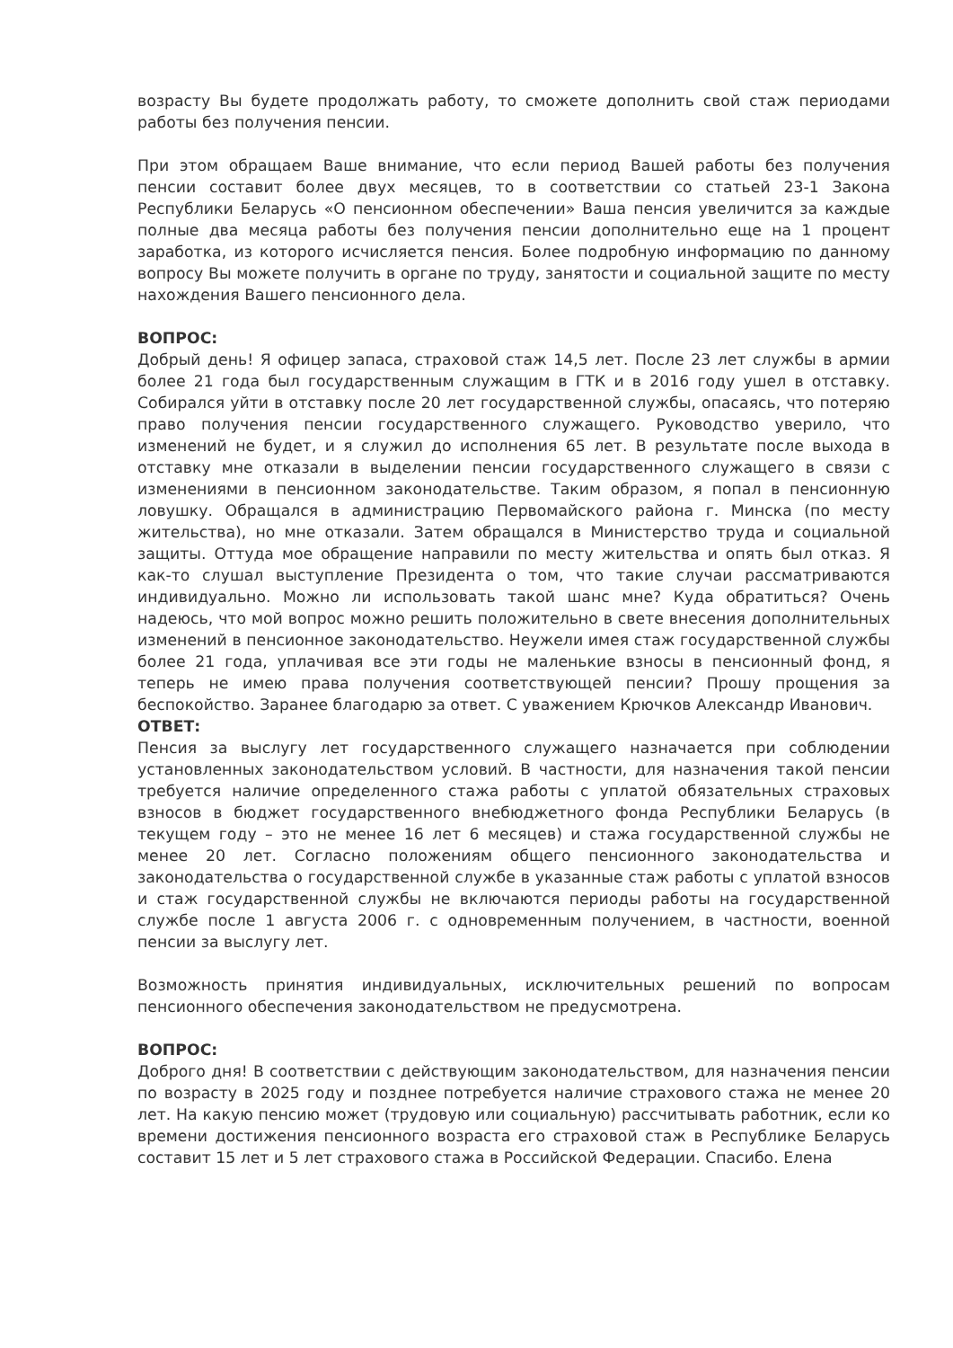возрасту Вы будете продолжать работу, то сможете дополнить свой стаж периодами работы без получения пенсии.
При этом обращаем Ваше внимание, что если период Вашей работы без получения пенсии составит более двух месяцев, то в соответствии со статьей 23-1 Закона Республики Беларусь «О пенсионном обеспечении» Ваша пенсия увеличится за каждые полные два месяца работы без получения пенсии дополнительно еще на 1 процент заработка, из которого исчисляется пенсия. Более подробную информацию по данному вопросу Вы можете получить в органе по труду, занятости и социальной защите по месту нахождения Вашего пенсионного дела.
ВОПРОС:
Добрый день! Я офицер запаса, страховой стаж 14,5 лет. После 23 лет службы в армии более 21 года был государственным служащим в ГТК и в 2016 году ушел в отставку. Собирался уйти в отставку после 20 лет государственной службы, опасаясь, что потеряю право получения пенсии государственного служащего. Руководство уверило, что изменений не будет, и я служил до исполнения 65 лет. В результате после выхода в отставку мне отказали в выделении пенсии государственного служащего в связи с изменениями в пенсионном законодательстве. Таким образом, я попал в пенсионную ловушку. Обращался в администрацию Первомайского района г. Минска (по месту жительства), но мне отказали. Затем обращался в Министерство труда и социальной защиты. Оттуда мое обращение направили по месту жительства и опять был отказ. Я как-то слушал выступление Президента о том, что такие случаи рассматриваются индивидуально. Можно ли использовать такой шанс мне? Куда обратиться? Очень надеюсь, что мой вопрос можно решить положительно в свете внесения дополнительных изменений в пенсионное законодательство. Неужели имея стаж государственной службы более 21 года, уплачивая все эти годы не маленькие взносы в пенсионный фонд, я теперь не имею права получения соответствующей пенсии? Прошу прощения за беспокойство. Заранее благодарю за ответ. С уважением Крючков Александр Иванович.
ОТВЕТ:
Пенсия за выслугу лет государственного служащего назначается при соблюдении установленных законодательством условий. В частности, для назначения такой пенсии требуется наличие определенного стажа работы с уплатой обязательных страховых взносов в бюджет государственного внебюджетного фонда Республики Беларусь (в текущем году – это не менее 16 лет 6 месяцев) и стажа государственной службы не менее 20 лет. Согласно положениям общего пенсионного законодательства и законодательства о государственной службе в указанные стаж работы с уплатой взносов и стаж государственной службы не включаются периоды работы на государственной службе после 1 августа 2006 г. с одновременным получением, в частности, военной пенсии за выслугу лет.
Возможность принятия индивидуальных, исключительных решений по вопросам пенсионного обеспечения законодательством не предусмотрена.
ВОПРОС:
Доброго дня! В соответствии с действующим законодательством, для назначения пенсии по возрасту в 2025 году и позднее потребуется наличие страхового стажа не менее 20 лет. На какую пенсию может (трудовую или социальную) рассчитывать работник, если ко времени достижения пенсионного возраста его страховой стаж в Республике Беларусь составит 15 лет и 5 лет страхового стажа в Российской Федерации. Спасибо. Елена